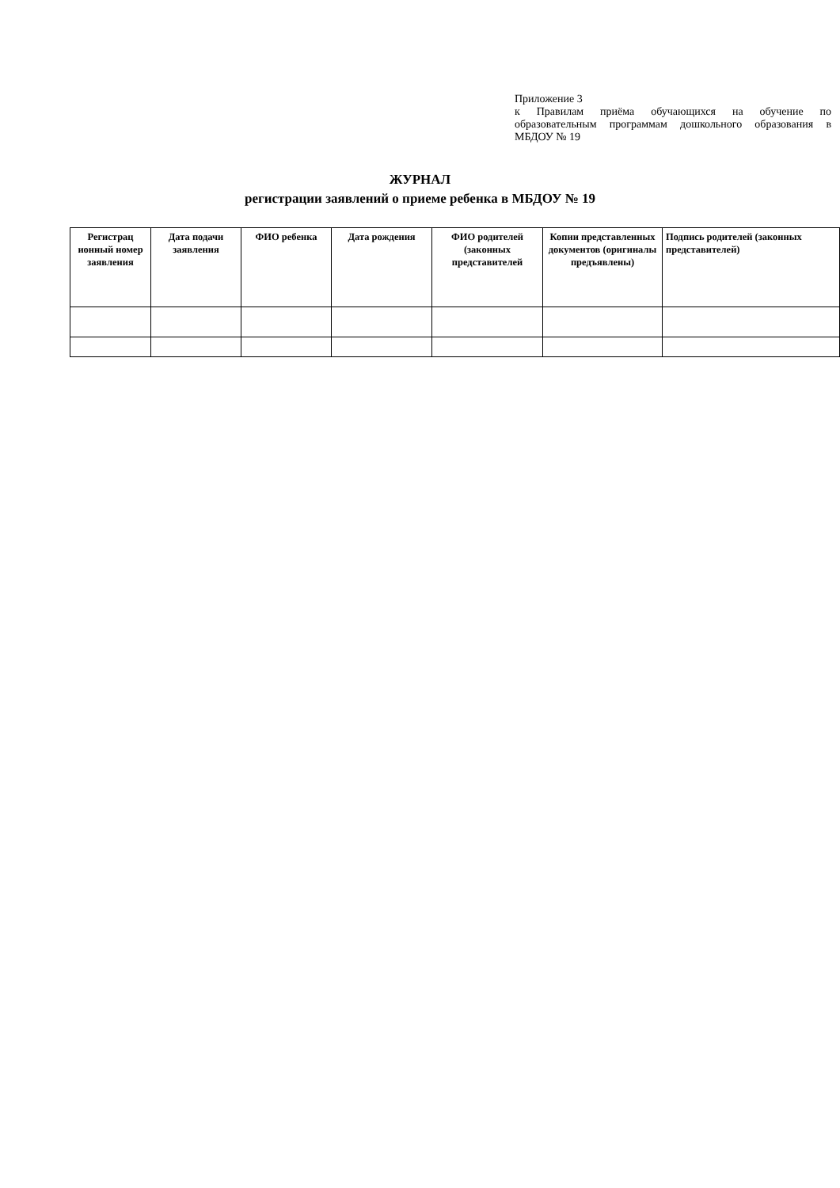Приложение 3
к Правилам приёма обучающихся на обучение по образовательным программам дошкольного образования в МБДОУ № 19
ЖУРНАЛ
регистрации заявлений о приеме ребенка в МБДОУ № 19
| Регистрац ионный номер заявления | Дата подачи заявления | ФИО ребенка | Дата рождения | ФИО родителей (законных представителей | Копии представленных документов (оригиналы предъявлены) | Подпись родителей (законных представителей) |
| --- | --- | --- | --- | --- | --- | --- |